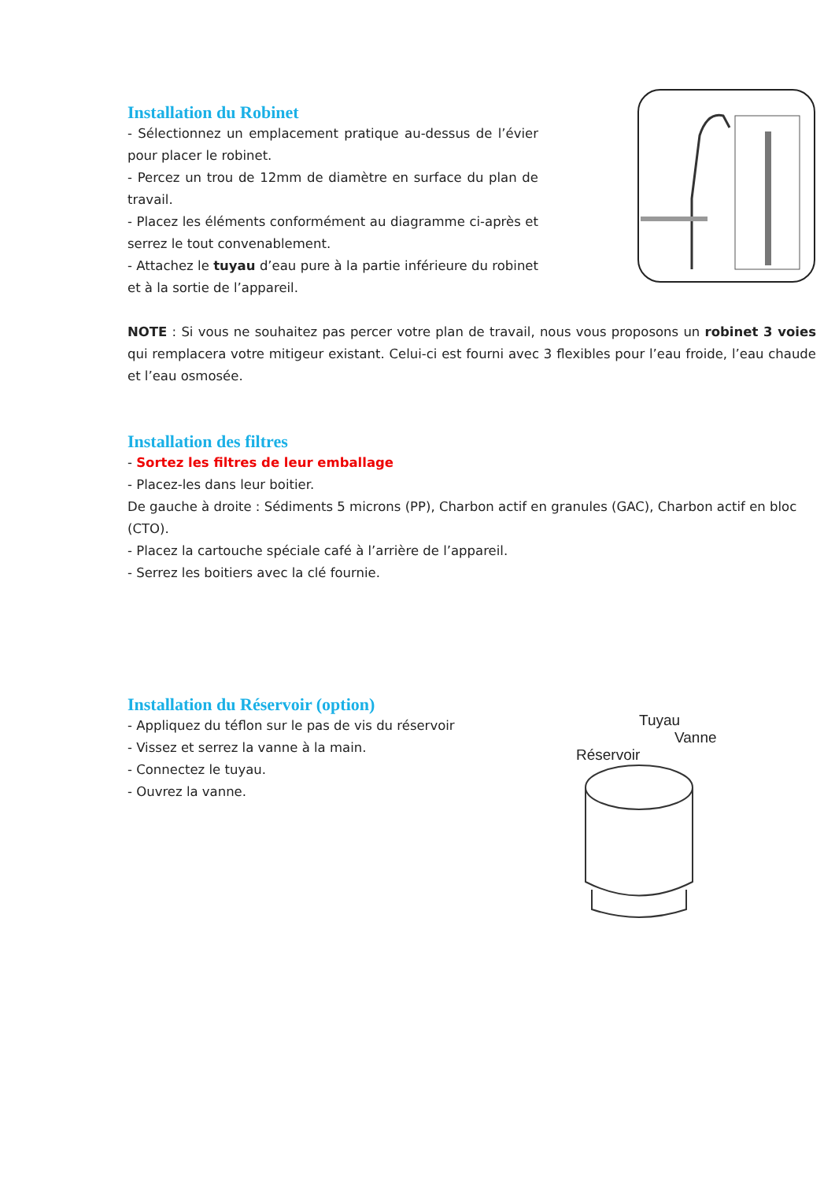Installation du Robinet
- Sélectionnez un emplacement pratique au-dessus de l’évier pour placer le robinet.
- Percez un trou de 12mm de diamètre en surface du plan de travail.
- Placez les éléments conformément au diagramme ci-après et serrez le tout convenablement.
- Attachez le tuyau d’eau pure à la partie inférieure du robinet et à la sortie de l’appareil.
NOTE : Si vous ne souhaitez pas percer votre plan de travail, nous vous proposons un robinet 3 voies qui remplacera votre mitigeur existant. Celui-ci est fourni avec 3 flexibles pour l’eau froide, l’eau chaude et l’eau osmosée.
Installation des filtres
- Sortez les filtres de leur emballage
- Placez-les dans leur boitier.
De gauche à droite : Sédiments 5 microns (PP), Charbon actif en granules (GAC), Charbon actif en bloc (CTO).
- Placez la cartouche spéciale café à l’arrière de l’appareil.
- Serrez les boitiers avec la clé fournie.
Installation du Réservoir (option)
- Appliquez du téflon sur le pas de vis du réservoir
- Vissez et serrez la vanne à la main.
- Connectez le tuyau.
- Ouvrez la vanne.
Tuyau
Vanne
Réservoir